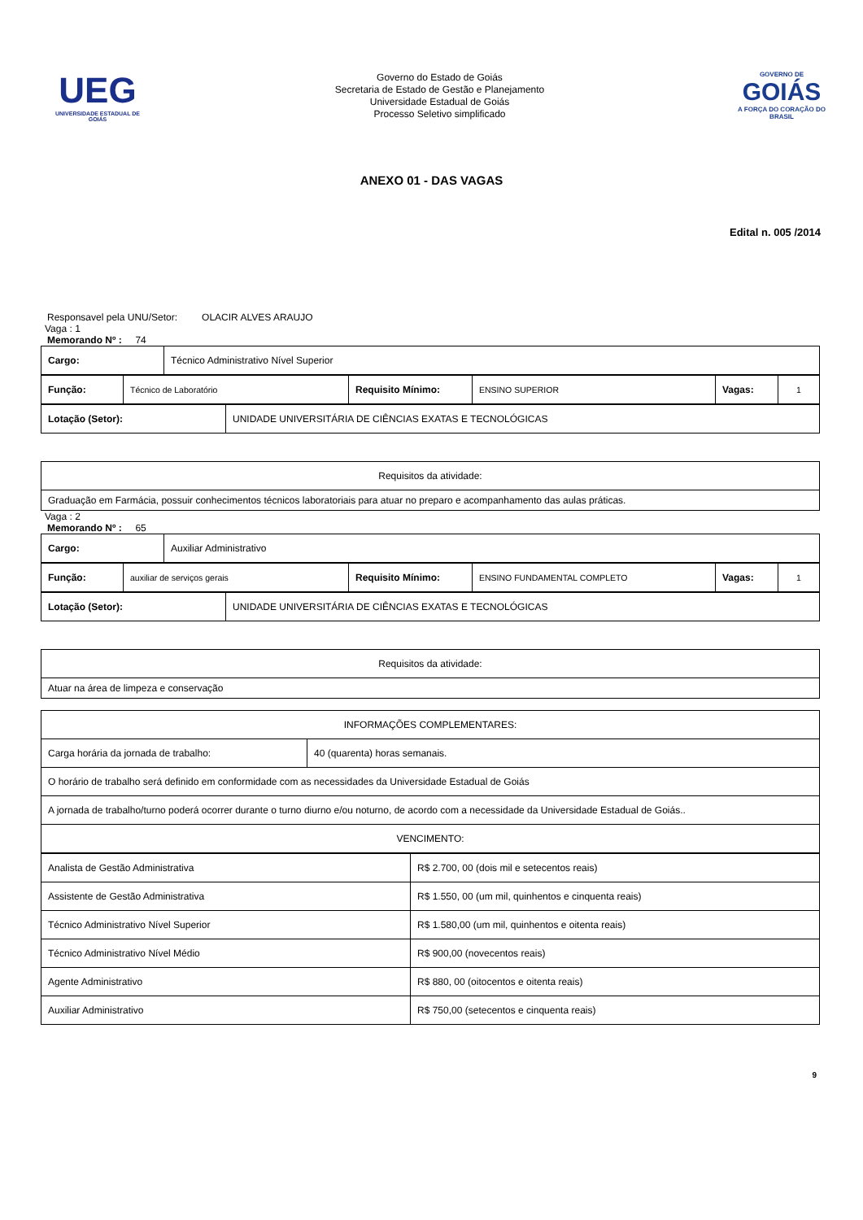UEG
UNIVERSIDADE ESTADUAL DE GOIÁS
Governo do Estado de Goiás
Secretaria de Estado de Gestão e Planejamento
Universidade Estadual de Goiás
Processo Seletivo simplificado
GOVERNO DE
GOIÁS
A FORÇA DO CORAÇÃO DO BRASIL
ANEXO 01 - DAS VAGAS
Edital n. 005 /2014
Responsavel pela UNU/Setor: OLACIR ALVES ARAUJO
Vaga : 1
Memorando Nº : 74
| Cargo: | Técnico Administrativo Nível Superior |
| Função: | Técnico de Laboratório | Requisito Mínimo: | ENSINO SUPERIOR | Vagas: | 1 |
| Lotação (Setor): | UNIDADE UNIVERSITÁRIA DE CIÊNCIAS EXATAS E TECNOLÓGICAS |
| Requisitos da atividade: |
| Graduação em Farmácia, possuir conhecimentos técnicos laboratoriais para atuar no preparo e acompanhamento das aulas práticas. |
Vaga : 2
Memorando Nº : 65
| Cargo: | Auxiliar Administrativo |
| Função: | auxiliar de serviços gerais | Requisito Mínimo: | ENSINO FUNDAMENTAL COMPLETO | Vagas: | 1 |
| Lotação (Setor): | UNIDADE UNIVERSITÁRIA DE CIÊNCIAS EXATAS E TECNOLÓGICAS |
| Requisitos da atividade: |
| Atuar na área de limpeza e conservação |
| INFORMAÇÕES COMPLEMENTARES: | |
| Carga horária da jornada de trabalho: | 40 (quarenta) horas semanais. |
| O horário de trabalho será definido em conformidade com as necessidades da Universidade Estadual de Goiás | |
| A jornada de trabalho/turno poderá ocorrer durante o turno diurno e/ou noturno, de acordo com a necessidade da Universidade Estadual de Goiás.. | |
| VENCIMENTO: | |
| Analista de Gestão Administrativa | R$ 2.700, 00 (dois mil e setecentos reais) |
| Assistente de Gestão Administrativa | R$ 1.550, 00 (um mil, quinhentos e cinquenta reais) |
| Técnico Administrativo Nível Superior | R$ 1.580,00 (um mil, quinhentos e oitenta reais) |
| Técnico Administrativo Nível Médio | R$ 900,00 (novecentos reais) |
| Agente Administrativo | R$ 880, 00 (oitocentos e oitenta reais) |
| Auxiliar Administrativo | R$ 750,00 (setecentos e cinquenta reais) |
9